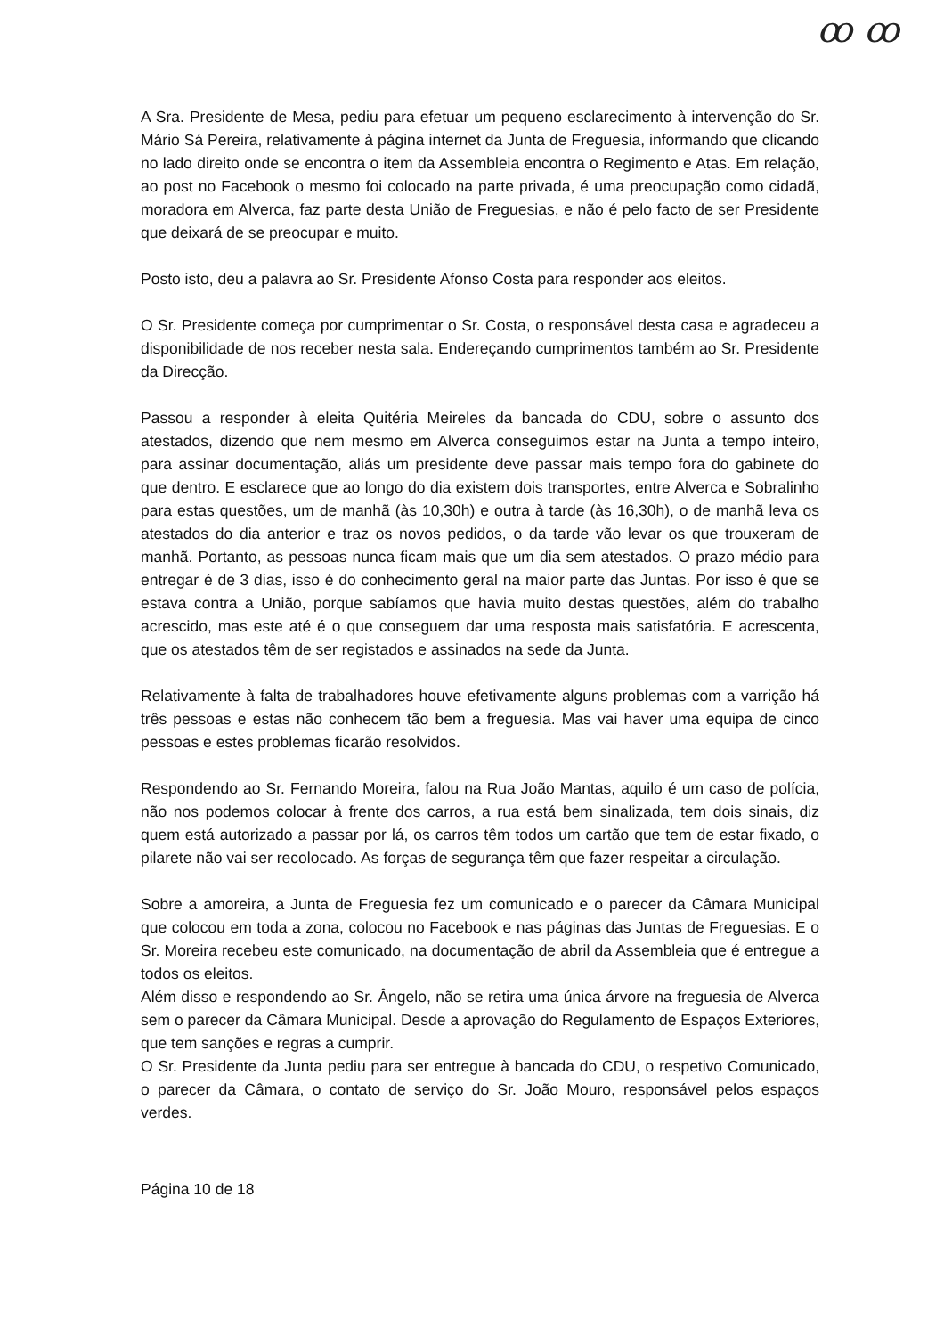ꝏ ꝏ
A Sra. Presidente de Mesa, pediu para efetuar um pequeno esclarecimento à intervenção do Sr. Mário Sá Pereira, relativamente à página internet da Junta de Freguesia, informando que clicando no lado direito onde se encontra o item da Assembleia encontra o Regimento e Atas. Em relação, ao post no Facebook o mesmo foi colocado na parte privada, é uma preocupação como cidadã, moradora em Alverca, faz parte desta União de Freguesias, e não é pelo facto de ser Presidente que deixará de se preocupar e muito.
Posto isto, deu a palavra ao Sr. Presidente Afonso Costa para responder aos eleitos.
O Sr. Presidente começa por cumprimentar o Sr. Costa, o responsável desta casa e agradeceu a disponibilidade de nos receber nesta sala. Endereçando cumprimentos também ao Sr. Presidente da Direcção.
Passou a responder à eleita Quitéria Meireles da bancada do CDU, sobre o assunto dos atestados, dizendo que nem mesmo em Alverca conseguimos estar na Junta a tempo inteiro, para assinar documentação, aliás um presidente deve passar mais tempo fora do gabinete do que dentro. E esclarece que ao longo do dia existem dois transportes, entre Alverca e Sobralinho para estas questões, um de manhã (às 10,30h) e outra à tarde (às 16,30h), o de manhã leva os atestados do dia anterior e traz os novos pedidos, o da tarde vão levar os que trouxeram de manhã. Portanto, as pessoas nunca ficam mais que um dia sem atestados. O prazo médio para entregar é de 3 dias, isso é do conhecimento geral na maior parte das Juntas. Por isso é que se estava contra a União, porque sabíamos que havia muito destas questões, além do trabalho acrescido, mas este até é o que conseguem dar uma resposta mais satisfatória. E acrescenta, que os atestados têm de ser registados e assinados na sede da Junta.
Relativamente à falta de trabalhadores houve efetivamente alguns problemas com a varrição há três pessoas e estas não conhecem tão bem a freguesia. Mas vai haver uma equipa de cinco pessoas e estes problemas ficarão resolvidos.
Respondendo ao Sr. Fernando Moreira, falou na Rua João Mantas, aquilo é um caso de polícia, não nos podemos colocar à frente dos carros, a rua está bem sinalizada, tem dois sinais, diz quem está autorizado a passar por lá, os carros têm todos um cartão que tem de estar fixado, o pilarete não vai ser recolocado. As forças de segurança têm que fazer respeitar a circulação.
Sobre a amoreira, a Junta de Freguesia fez um comunicado e o parecer da Câmara Municipal que colocou em toda a zona, colocou no Facebook e nas páginas das Juntas de Freguesias. E o Sr. Moreira recebeu este comunicado, na documentação de abril da Assembleia que é entregue a todos os eleitos.
Além disso e respondendo ao Sr. Ângelo, não se retira uma única árvore na freguesia de Alverca sem o parecer da Câmara Municipal. Desde a aprovação do Regulamento de Espaços Exteriores, que tem sanções e regras a cumprir.
O Sr. Presidente da Junta pediu para ser entregue à bancada do CDU, o respetivo Comunicado, o parecer da Câmara, o contato de serviço do Sr. João Mouro, responsável pelos espaços verdes.
Página 10 de 18